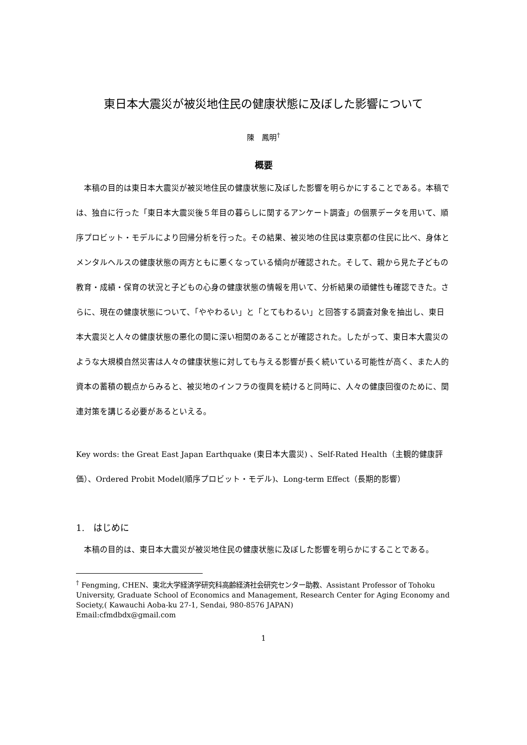東日本大震災が被災地住民の健康状態に及ぼした影響について
陳　鳳明<sup>†</sup>
概要
本稿の目的は東日本大震災が被災地住民の健康状態に及ぼした影響を明らかにすることである。本稿では、独自に行った「東日本大震災後５年目の暮らしに関するアンケート調査」の個票データを用いて、順序プロビット・モデルにより回帰分析を行った。その結果、被災地の住民は東京都の住民に比べ、身体とメンタルヘルスの健康状態の両方ともに悪くなっている傾向が確認された。そして、親から見た子どもの教育・成績・保育の状況と子どもの心身の健康状態の情報を用いて、分析結果の頑健性も確認できた。さらに、現在の健康状態について、「ややわるい」と「とてもわるい」と回答する調査対象を抽出し、東日本大震災と人々の健康状態の悪化の間に深い相関のあることが確認された。したがって、東日本大震災のような大規模自然災害は人々の健康状態に対しても与える影響が長く続いている可能性が高く、また人的資本の蓄積の観点からみると、被災地のインフラの復興を続けると同時に、人々の健康回復のために、関連対策を講じる必要があるといえる。
Key words: the Great East Japan Earthquake (東日本大震災) 、Self-Rated Health（主観的健康評価）、Ordered Probit Model(順序プロビット・モデル)、Long-term Effect（長期的影響）
1.　はじめに
本稿の目的は、東日本大震災が被災地住民の健康状態に及ぼした影響を明らかにすることである。
<sup>†</sup> Fengming, CHEN、東北大学経済学研究科高齢経済社会研究センター助教、Assistant Professor of Tohoku University, Graduate School of Economics and Management, Research Center for Aging Economy and Society,( Kawauchi Aoba-ku 27-1, Sendai, 980-8576 JAPAN)
Email:cfmdbdx@gmail.com
1